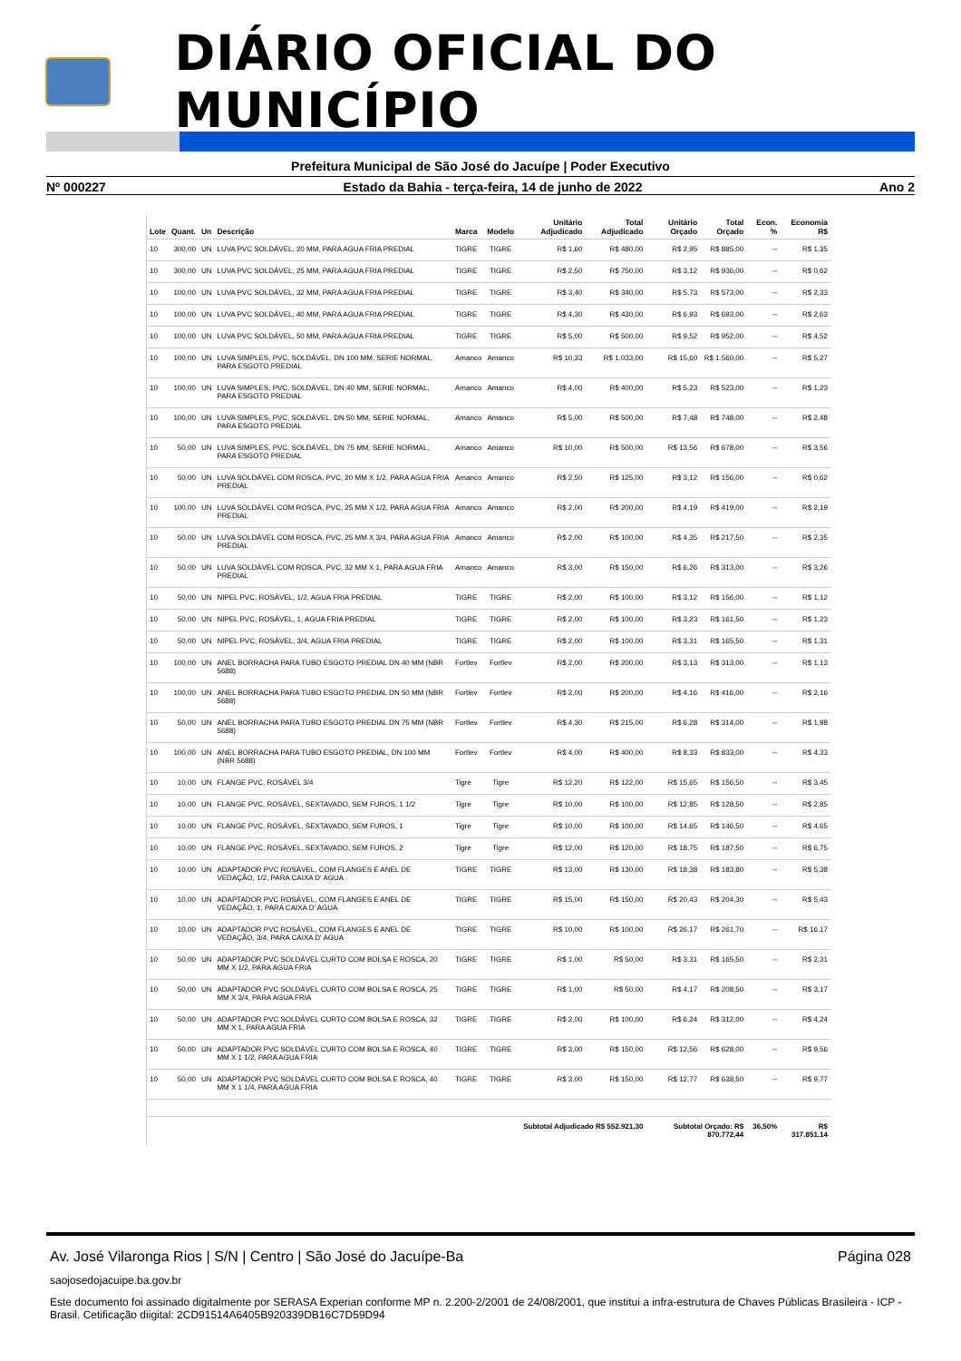DIÁRIO OFICIAL DO MUNICÍPIO
Prefeitura Municipal de São José do Jacuípe | Poder Executivo
Nº 000227 Estado da Bahia - terça-feira, 14 de junho de 2022 Ano 2
| Lote | Quant. | Un | Descrição | Marca | Modelo | Unitário Adjudicado | Total Adjudicado | Unitário Orçado | Total Orçado | Econ. % | Economia R$ |
| --- | --- | --- | --- | --- | --- | --- | --- | --- | --- | --- | --- |
| 10 | 300,00 | UN | LUVA PVC SOLDÁVEL, 20 MM, PARA AGUA FRIA PREDIAL | TIGRE | TIGRE | R$ 1,60 | R$ 480,00 | R$ 2,95 | R$ 885,00 | -- | R$ 1,35 |
| 10 | 300,00 | UN | LUVA PVC SOLDÁVEL, 25 MM, PARA AGUA FRIA PREDIAL | TIGRE | TIGRE | R$ 2,50 | R$ 750,00 | R$ 3,12 | R$ 936,00 | -- | R$ 0,62 |
| 10 | 100,00 | UN | LUVA PVC SOLDÁVEL, 32 MM, PARA AGUA FRIA PREDIAL | TIGRE | TIGRE | R$ 3,40 | R$ 340,00 | R$ 5,73 | R$ 573,00 | -- | R$ 2,33 |
| 10 | 100,00 | UN | LUVA PVC SOLDÁVEL, 40 MM, PARA AGUA FRIA PREDIAL | TIGRE | TIGRE | R$ 4,30 | R$ 430,00 | R$ 6,93 | R$ 693,00 | -- | R$ 2,63 |
| 10 | 100,00 | UN | LUVA PVC SOLDÁVEL, 50 MM, PARA AGUA FRIA PREDIAL | TIGRE | TIGRE | R$ 5,00 | R$ 500,00 | R$ 9,52 | R$ 952,00 | -- | R$ 4,52 |
| 10 | 100,00 | UN | LUVA SIMPLES, PVC, SOLDÁVEL, DN 100 MM, SERIE NORMAL, PARA ESGOTO PREDIAL | Amanco | Amanco | R$ 10,33 | R$ 1.033,00 | R$ 15,60 | R$ 1.560,00 | -- | R$ 5,27 |
| 10 | 100,00 | UN | LUVA SIMPLES, PVC, SOLDÁVEL, DN 40 MM, SERIE NORMAL, PARA ESGOTO PREDIAL | Amanco | Amanco | R$ 4,00 | R$ 400,00 | R$ 5,23 | R$ 523,00 | -- | R$ 1,23 |
| 10 | 100,00 | UN | LUVA SIMPLES, PVC, SOLDÁVEL, DN 50 MM, SERIE NORMAL, PARA ESGOTO PREDIAL | Amanco | Amanco | R$ 5,00 | R$ 500,00 | R$ 7,48 | R$ 748,00 | -- | R$ 2,48 |
| 10 | 50,00 | UN | LUVA SIMPLES, PVC, SOLDÁVEL, DN 75 MM, SERIE NORMAL, PARA ESGOTO PREDIAL | Amanco | Amanco | R$ 10,00 | R$ 500,00 | R$ 13,56 | R$ 678,00 | -- | R$ 3,56 |
| 10 | 50,00 | UN | LUVA SOLDÁVEL COM ROSCA, PVC, 20 MM X 1/2, PARA AGUA FRIA PREDIAL | Amanco | Amanco | R$ 2,50 | R$ 125,00 | R$ 3,12 | R$ 156,00 | -- | R$ 0,62 |
| 10 | 100,00 | UN | LUVA SOLDÁVEL COM ROSCA, PVC, 25 MM X 1/2, PARA AGUA FRIA PREDIAL | Amanco | Amanco | R$ 2,00 | R$ 200,00 | R$ 4,19 | R$ 419,00 | -- | R$ 2,19 |
| 10 | 50,00 | UN | LUVA SOLDÁVEL COM ROSCA, PVC, 25 MM X 3/4, PARA AGUA FRIA PREDIAL | Amanco | Amanco | R$ 2,00 | R$ 100,00 | R$ 4,35 | R$ 217,50 | -- | R$ 2,35 |
| 10 | 50,00 | UN | LUVA SOLDÁVEL COM ROSCA, PVC, 32 MM X 1, PARA AGUA FRIA PREDIAL | Amanco | Amanco | R$ 3,00 | R$ 150,00 | R$ 6,26 | R$ 313,00 | -- | R$ 3,26 |
| 10 | 50,00 | UN | NIPEL PVC, ROSÁVEL, 1/2, AGUA FRIA PREDIAL | TIGRE | TIGRE | R$ 2,00 | R$ 100,00 | R$ 3,12 | R$ 156,00 | -- | R$ 1,12 |
| 10 | 50,00 | UN | NIPEL PVC, ROSÁVEL, 1, AGUA FRIA PREDIAL | TIGRE | TIGRE | R$ 2,00 | R$ 100,00 | R$ 3,23 | R$ 161,50 | -- | R$ 1,23 |
| 10 | 50,00 | UN | NIPEL PVC, ROSÁVEL, 3/4, AGUA FRIA PREDIAL | TIGRE | TIGRE | R$ 2,00 | R$ 100,00 | R$ 3,31 | R$ 165,50 | -- | R$ 1,31 |
| 10 | 100,00 | UN | ANEL BORRACHA PARA TUBO ESGOTO PREDIAL DN 40 MM (NBR 5688) | Fortlev | Fortlev | R$ 2,00 | R$ 200,00 | R$ 3,13 | R$ 313,00 | -- | R$ 1,13 |
| 10 | 100,00 | UN | ANEL BORRACHA PARA TUBO ESGOTO PREDIAL DN 50 MM (NBR 5688) | Fortlev | Fortlev | R$ 2,00 | R$ 200,00 | R$ 4,16 | R$ 416,00 | -- | R$ 2,16 |
| 10 | 50,00 | UN | ANEL BORRACHA PARA TUBO ESGOTO PREDIAL DN 75 MM (NBR 5688) | Fortlev | Fortlev | R$ 4,30 | R$ 215,00 | R$ 6,28 | R$ 314,00 | -- | R$ 1,98 |
| 10 | 100,00 | UN | ANEL BORRACHA PARA TUBO ESGOTO PREDIAL, DN 100 MM (NBR 5688) | Fortlev | Fortlev | R$ 4,00 | R$ 400,00 | R$ 8,33 | R$ 833,00 | -- | R$ 4,33 |
| 10 | 10,00 | UN | FLANGE PVC, ROSÁVEL 3/4 | Tigre | Tigre | R$ 12,20 | R$ 122,00 | R$ 15,65 | R$ 156,50 | -- | R$ 3,45 |
| 10 | 10,00 | UN | FLANGE PVC, ROSÁVEL, SEXTAVADO, SEM FUROS, 1 1/2 | Tigre | Tigre | R$ 10,00 | R$ 100,00 | R$ 12,85 | R$ 128,50 | -- | R$ 2,85 |
| 10 | 10,00 | UN | FLANGE PVC, ROSÁVEL, SEXTAVADO, SEM FUROS, 1 | Tigre | Tigre | R$ 10,00 | R$ 100,00 | R$ 14,65 | R$ 146,50 | -- | R$ 4,65 |
| 10 | 10,00 | UN | FLANGE PVC, ROSÁVEL, SEXTAVADO, SEM FUROS, 2 | Tigre | Tigre | R$ 12,00 | R$ 120,00 | R$ 18,75 | R$ 187,50 | -- | R$ 6,75 |
| 10 | 10,00 | UN | ADAPTADOR PVC ROSÁVEL, COM FLANGES E ANEL DE VEDAÇÃO, 1/2, PARA CAIXA D' AGUA | TIGRE | TIGRE | R$ 13,00 | R$ 130,00 | R$ 18,38 | R$ 183,80 | -- | R$ 5,38 |
| 10 | 10,00 | UN | ADAPTADOR PVC ROSÁVEL, COM FLANGES E ANEL DE VEDAÇÃO, 1, PARA CAIXA D' AGUA | TIGRE | TIGRE | R$ 15,00 | R$ 150,00 | R$ 20,43 | R$ 204,30 | -- | R$ 5,43 |
| 10 | 10,00 | UN | ADAPTADOR PVC ROSÁVEL, COM FLANGES E ANEL DE VEDAÇÃO, 3/4, PARA CAIXA D' AGUA | TIGRE | TIGRE | R$ 10,00 | R$ 100,00 | R$ 26,17 | R$ 261,70 | -- | R$ 16,17 |
| 10 | 50,00 | UN | ADAPTADOR PVC SOLDÁVEL CURTO COM BOLSA E ROSCA, 20 MM X 1/2, PARA AGUA FRIA | TIGRE | TIGRE | R$ 1,00 | R$ 50,00 | R$ 3,31 | R$ 165,50 | -- | R$ 2,31 |
| 10 | 50,00 | UN | ADAPTADOR PVC SOLDÁVEL CURTO COM BOLSA E ROSCA, 25 MM X 3/4, PARA AGUA FRIA | TIGRE | TIGRE | R$ 1,00 | R$ 50,00 | R$ 4,17 | R$ 208,50 | -- | R$ 3,17 |
| 10 | 50,00 | UN | ADAPTADOR PVC SOLDÁVEL CURTO COM BOLSA E ROSCA, 32 MM X 1, PARA AGUA FRIA | TIGRE | TIGRE | R$ 2,00 | R$ 100,00 | R$ 6,24 | R$ 312,00 | -- | R$ 4,24 |
| 10 | 50,00 | UN | ADAPTADOR PVC SOLDÁVEL CURTO COM BOLSA E ROSCA, 40 MM X 1 1/2, PARA AGUA FRIA | TIGRE | TIGRE | R$ 3,00 | R$ 150,00 | R$ 12,56 | R$ 628,00 | -- | R$ 9,56 |
| 10 | 50,00 | UN | ADAPTADOR PVC SOLDÁVEL CURTO COM BOLSA E ROSCA, 40 MM X 1 1/4, PARA AGUA FRIA | TIGRE | TIGRE | R$ 3,00 | R$ 150,00 | R$ 12,77 | R$ 638,50 | -- | R$ 9,77 |
| | | | | | | Subtotal Adjudicado R$ 552.921,30 | | Subtotal Orçado: R$ 870.772,44 | | 36,50% | R$ 317.851,14 |
Av. José Vilaronga Rios | S/N | Centro | São José do Jacuípe-Ba Página 028
saojosedojacuipe.ba.gov.br
Este documento foi assinado digitalmente por SERASA Experian conforme MP n. 2.200-2/2001 de 24/08/2001, que institui a infra-estrutura de Chaves Públicas Brasileira - ICP - Brasil. Cetificação diigital: 2CD91514A6405B920339DB16C7D59D94